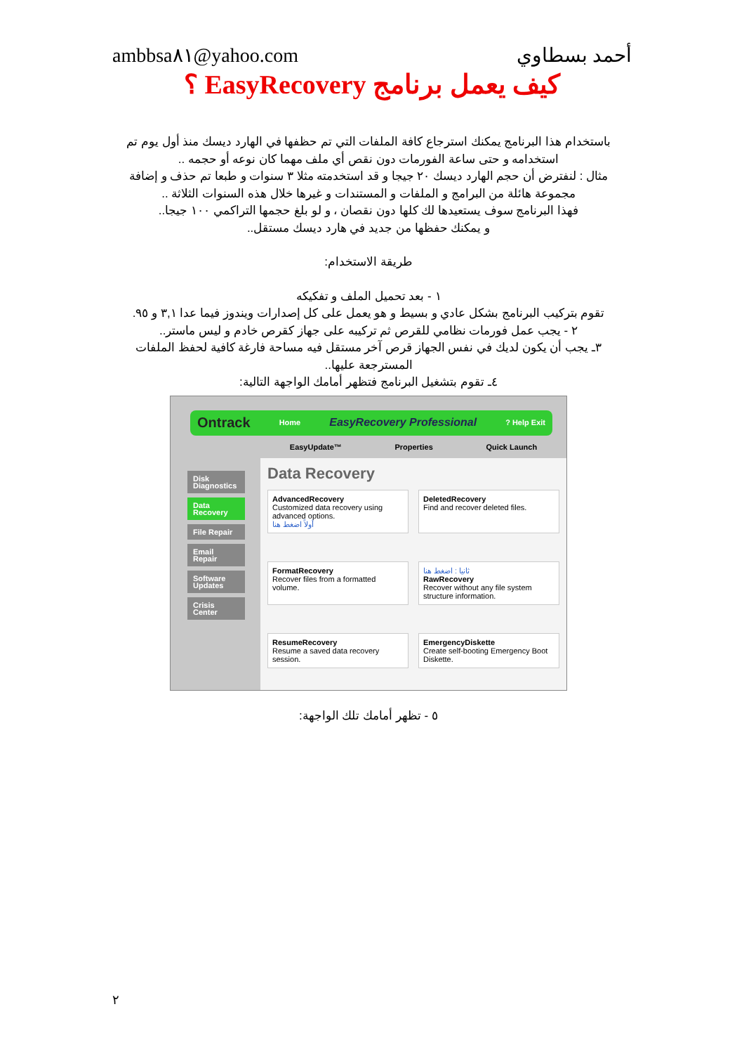ambbsa٨١@yahoo.com أحمد بسطاوي
كيف يعمل برنامج EasyRecovery ؟
باستخدام هذا البرنامج يمكنك استرجاع كافة الملفات التي تم حظفها في الهارد ديسك منذ أول يوم تم استخدامه و حتى ساعة الفورمات دون نقص أي ملف مهما كان نوعه أو حجمه ..
مثال : لنفترض أن حجم الهارد ديسك ٢٠ جيجا و قد استخدمته مثلا ٣ سنوات و طبعا تم حذف و إضافة مجموعة هائلة من البرامج و الملفات و المستندات و غيرها خلال هذه السنوات الثلاثة ..
فهذا البرنامج سوف يستعيدها لك كلها دون نقصان ، و لو بلغ حجمها التراكمي ١٠٠ جيجا..
و يمكنك حفظها من جديد في هارد ديسك مستقل..
طريقة الاستخدام:
١ - بعد تحميل الملف و تفكيكه
تقوم بتركيب البرنامج بشكل عادي و بسيط و هو يعمل على كل إصدارات ويندوز فيما عدا ٣,١ و ٩٥.
٢ - يجب عمل فورمات نظامي للقرص ثم تركيبه على جهاز كقرص خادم و ليس ماستر..
٣ـ يجب أن يكون لديك في نفس الجهاز قرص آخر مستقل فيه مساحة فارغة كافية لحفظ الملفات المسترجعة عليها..
٤ـ تقوم بتشغيل البرنامج فتظهر أمامك الواجهة التالية:
Disk Diagnostics
Data Recovery
File Repair
Email Repair
Software Updates
Crisis Center
Ontrack Home EasyRecovery Professional? Help Exit
EasyUpdate™ Properties Quick Launch
Data Recovery
AdvancedRecovery
Customized data recovery using advanced options.
أولاً اضغط هنا
DeletedRecovery
Find and recover deleted files.
FormatRecovery
Recover files from a formatted volume.
ثانيا : اضغط هنا
RawRecovery
Recover without any file system structure information.
ResumeRecovery
Resume a saved data recovery session.
EmergencyDiskette
Create self-booting Emergency Boot Diskette.
٥ - تظهر أمامك تلك الواجهة:
٢